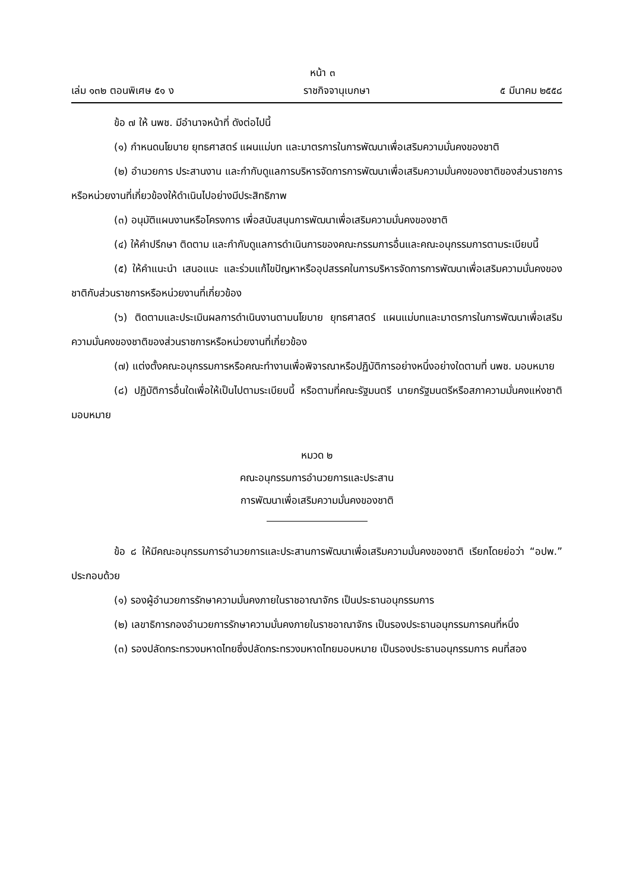หน้า ๓
เล่ม ๑๓๒ ตอนพิเศษ ๕๑ ง ราชกิจจานุเบกษา ๕ มีนาคม ๒๕๕๘
ข้อ ๗ ให้ นพช. มีอำนาจหน้าที่ ดังต่อไปนี้
(๑) กำหนดนโยบาย ยุทธศาสตร์ แผนแม่บท และมาตรการในการพัฒนาเพื่อเสริมความมั่นคงของชาติ
(๒) อำนวยการ ประสานงาน และกำกับดูแลการบริหารจัดการการพัฒนาเพื่อเสริมความมั่นคงของชาติของส่วนราชการหรือหน่วยงานที่เกี่ยวข้องให้ดำเนินไปอย่างมีประสิทธิภาพ
(๓) อนุมัติแผนงานหรือโครงการ เพื่อสนับสนุนการพัฒนาเพื่อเสริมความมั่นคงของชาติ
(๔) ให้คำปรึกษา ติดตาม และกำกับดูแลการดำเนินการของคณะกรรมการอื่นและคณะอนุกรรมการตามระเบียบนี้
(๕) ให้คำแนะนำ เสนอแนะ และร่วมแก้ไขปัญหาหรืออุปสรรคในการบริหารจัดการการพัฒนาเพื่อเสริมความมั่นคงของชาติกับส่วนราชการหรือหน่วยงานที่เกี่ยวข้อง
(๖) ติดตามและประเมินผลการดำเนินงานตามนโยบาย ยุทธศาสตร์ แผนแม่บทและมาตรการในการพัฒนาเพื่อเสริมความมั่นคงของชาติของส่วนราชการหรือหน่วยงานที่เกี่ยวข้อง
(๗) แต่งตั้งคณะอนุกรรมการหรือคณะทำงานเพื่อพิจารณาหรือปฏิบัติการอย่างหนึ่งอย่างใดตามที่ นพช. มอบหมาย
(๘) ปฏิบัติการอื่นใดเพื่อให้เป็นไปตามระเบียบนี้ หรือตามที่คณะรัฐมนตรี นายกรัฐมนตรีหรือสภาความมั่นคงแห่งชาติมอบหมาย
หมวด ๒
คณะอนุกรรมการอำนวยการและประสาน
การพัฒนาเพื่อเสริมความมั่นคงของชาติ
ข้อ ๘ ให้มีคณะอนุกรรมการอำนวยการและประสานการพัฒนาเพื่อเสริมความมั่นคงของชาติ เรียกโดยย่อว่า “อปพ.” ประกอบด้วย
(๑) รองผู้อำนวยการรักษาความมั่นคงภายในราชอาณาจักร เป็นประธานอนุกรรมการ
(๒) เลขาธิการกองอำนวยการรักษาความมั่นคงภายในราชอาณาจักร เป็นรองประธานอนุกรรมการคนที่หนึ่ง
(๓) รองปลัดกระทรวงมหาดไทยซึ่งปลัดกระทรวงมหาดไทยมอบหมาย เป็นรองประธานอนุกรรมการ คนที่สอง